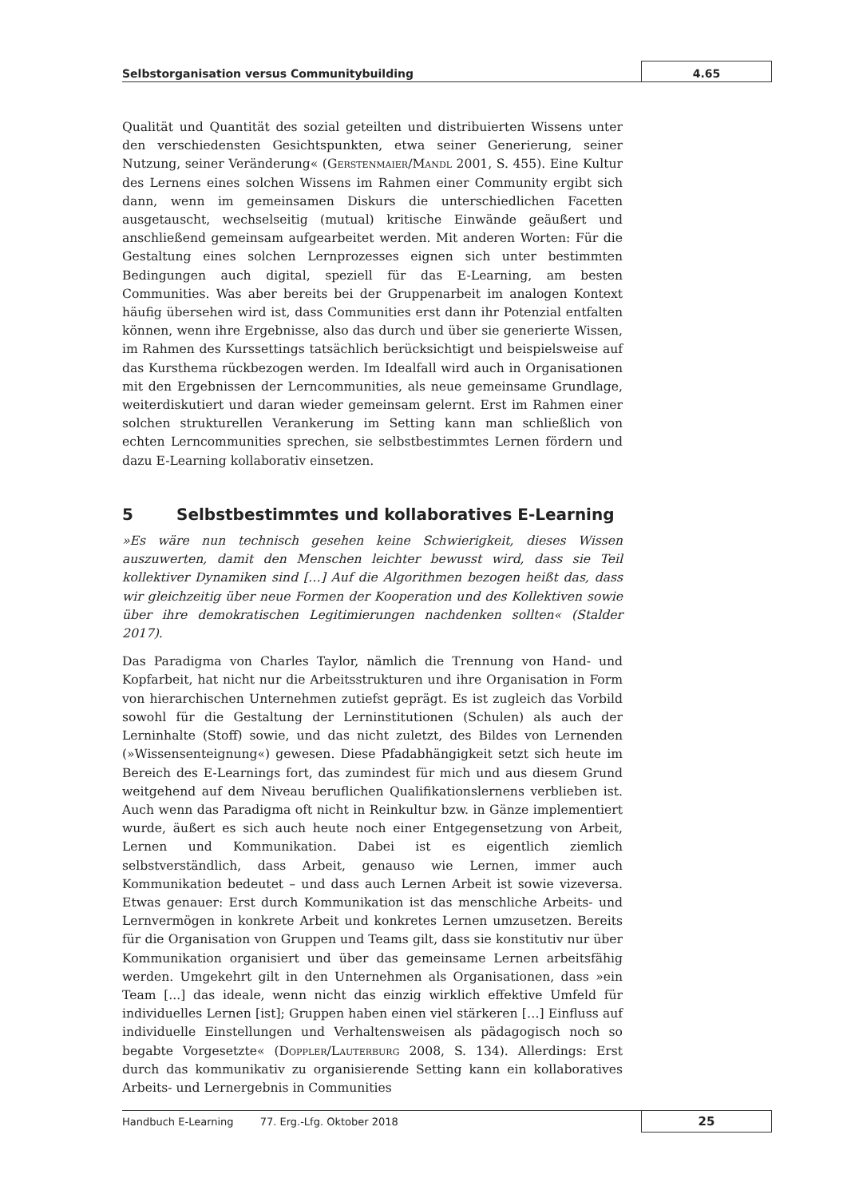Selbstorganisation versus Communitybuilding 4.65
Qualität und Quantität des sozial geteilten und distribuierten Wissens unter den verschiedensten Gesichtspunkten, etwa seiner Generierung, seiner Nutzung, seiner Veränderung« (Gerstenmaier/Mandl 2001, S. 455). Eine Kultur des Lernens eines solchen Wissens im Rahmen einer Community ergibt sich dann, wenn im gemeinsamen Diskurs die unterschiedlichen Facetten ausgetauscht, wechselseitig (mutual) kritische Einwände geäußert und anschließend gemeinsam aufgearbeitet werden. Mit anderen Worten: Für die Gestaltung eines solchen Lernprozesses eignen sich unter bestimmten Bedingungen auch digital, speziell für das E-Learning, am besten Communities. Was aber bereits bei der Gruppenarbeit im analogen Kontext häufig übersehen wird ist, dass Communities erst dann ihr Potenzial entfalten können, wenn ihre Ergebnisse, also das durch und über sie generierte Wissen, im Rahmen des Kurssettings tatsächlich berücksichtigt und beispielsweise auf das Kursthema rückbezogen werden. Im Idealfall wird auch in Organisationen mit den Ergebnissen der Lerncommunities, als neue gemeinsame Grundlage, weiterdiskutiert und daran wieder gemeinsam gelernt. Erst im Rahmen einer solchen strukturellen Verankerung im Setting kann man schließlich von echten Lerncommunities sprechen, sie selbstbestimmtes Lernen fördern und dazu E-Learning kollaborativ einsetzen.
5 Selbstbestimmtes und kollaboratives E-Learning
»Es wäre nun technisch gesehen keine Schwierigkeit, dieses Wissen auszuwerten, damit den Menschen leichter bewusst wird, dass sie Teil kollektiver Dynamiken sind […] Auf die Algorithmen bezogen heißt das, dass wir gleichzeitig über neue Formen der Kooperation und des Kollektiven sowie über ihre demokratischen Legitimierungen nachdenken sollten« (Stalder 2017).
Das Paradigma von Charles Taylor, nämlich die Trennung von Hand- und Kopfarbeit, hat nicht nur die Arbeitsstrukturen und ihre Organisation in Form von hierarchischen Unternehmen zutiefst geprägt. Es ist zugleich das Vorbild sowohl für die Gestaltung der Lerninstitutionen (Schulen) als auch der Lerninhalte (Stoff) sowie, und das nicht zuletzt, des Bildes von Lernenden (»Wissensenteignung«) gewesen. Diese Pfadabhängigkeit setzt sich heute im Bereich des E-Learnings fort, das zumindest für mich und aus diesem Grund weitgehend auf dem Niveau beruflichen Qualifikationslernens verblieben ist. Auch wenn das Paradigma oft nicht in Reinkultur bzw. in Gänze implementiert wurde, äußert es sich auch heute noch einer Entgegensetzung von Arbeit, Lernen und Kommunikation. Dabei ist es eigentlich ziemlich selbstverständlich, dass Arbeit, genauso wie Lernen, immer auch Kommunikation bedeutet – und dass auch Lernen Arbeit ist sowie vizeversa. Etwas genauer: Erst durch Kommunikation ist das menschliche Arbeits- und Lernvermögen in konkrete Arbeit und konkretes Lernen umzusetzen. Bereits für die Organisation von Gruppen und Teams gilt, dass sie konstitutiv nur über Kommunikation organisiert und über das gemeinsame Lernen arbeitsfähig werden. Umgekehrt gilt in den Unternehmen als Organisationen, dass »ein Team [...] das ideale, wenn nicht das einzig wirklich effektive Umfeld für individuelles Lernen [ist]; Gruppen haben einen viel stärkeren […] Einfluss auf individuelle Einstellungen und Verhaltensweisen als pädagogisch noch so begabte Vorgesetzte« (Doppler/Lauterburg 2008, S. 134). Allerdings: Erst durch das kommunikativ zu organisierende Setting kann ein kollaboratives Arbeits- und Lernergebnis in Communities
Handbuch E-Learning 77. Erg.-Lfg. Oktober 2018
25